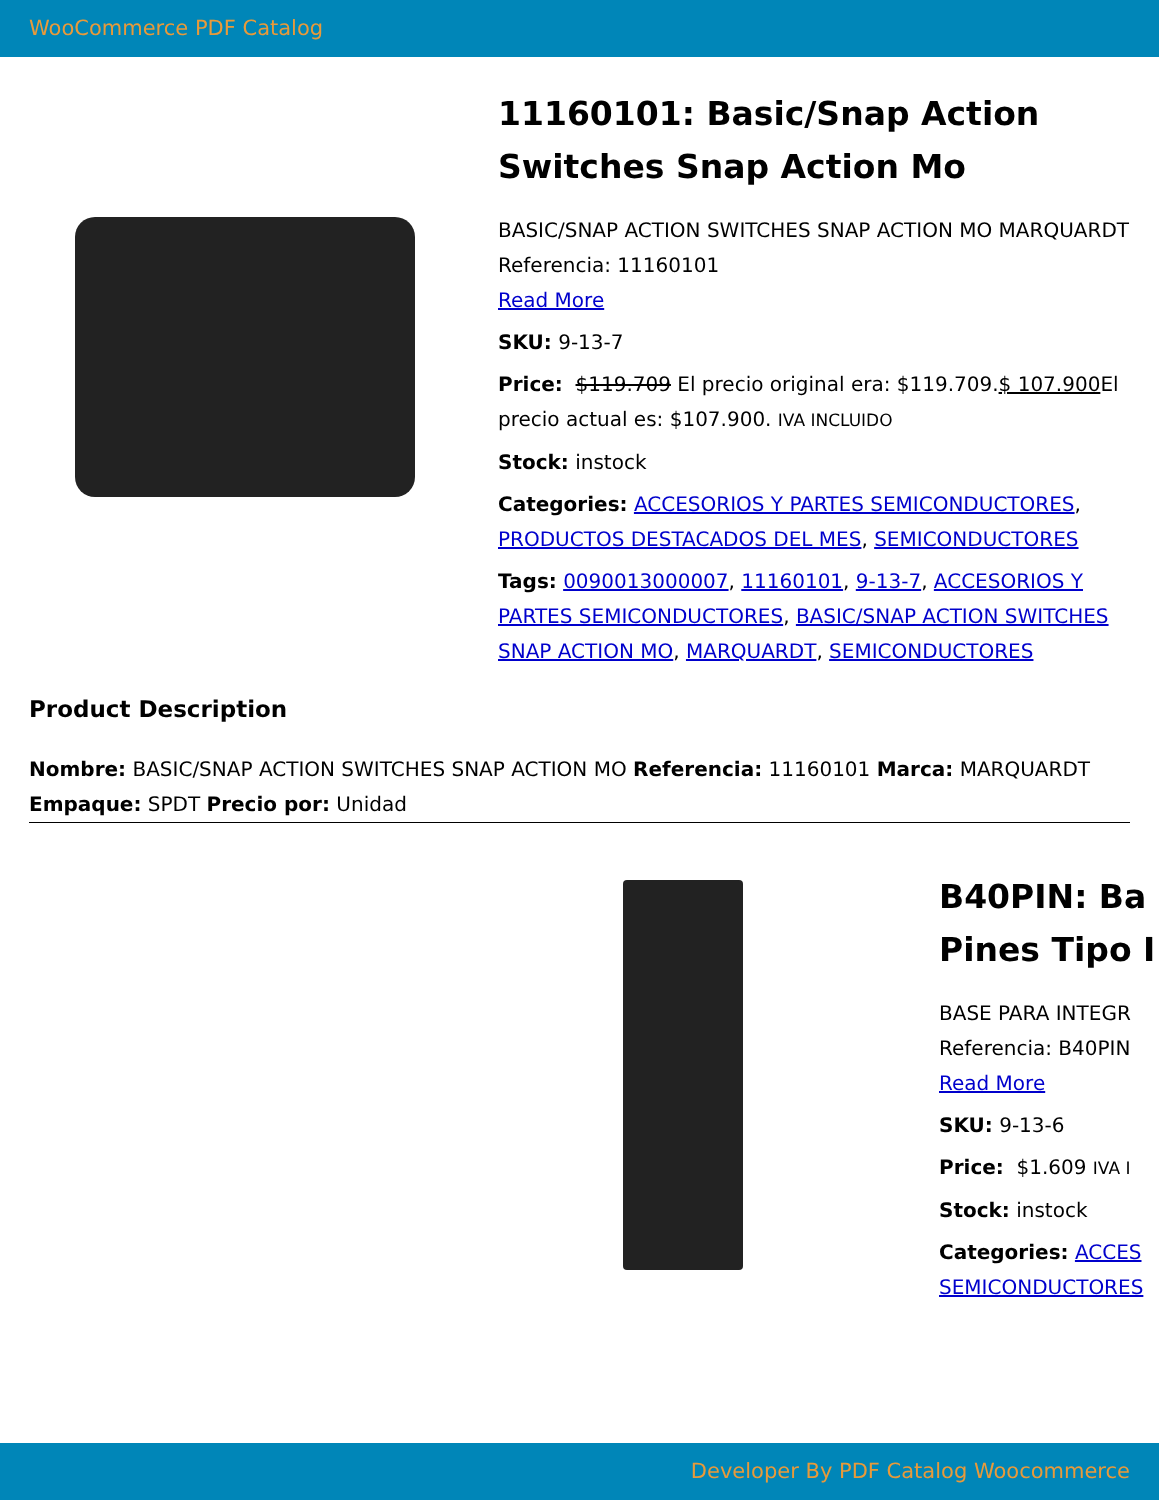WooCommerce PDF Catalog
11160101: Basic/Snap Action Switches Snap Action Mo
BASIC/SNAP ACTION SWITCHES SNAP ACTION MO MARQUARDT Referencia: 11160101
Read More
SKU: 9-13-7
Price: $119.709 El precio original era: $119.709.$ 107.900 El precio actual es: $107.900. IVA INCLUIDO
Stock: instock
Categories: ACCESORIOS Y PARTES SEMICONDUCTORES, PRODUCTOS DESTACADOS DEL MES, SEMICONDUCTORES
Tags: 0090013000007, 11160101, 9-13-7, ACCESORIOS Y PARTES SEMICONDUCTORES, BASIC/SNAP ACTION SWITCHES SNAP ACTION MO, MARQUARDT, SEMICONDUCTORES
Product Description
Nombre: BASIC/SNAP ACTION SWITCHES SNAP ACTION MO Referencia: 11160101 Marca: MARQUARDT Empaque: SPDT Precio por: Unidad
B40PIN: Ba
Pines Tipo I
BASE PARA INTEGR
Referencia: B40PIN
Read More
SKU: 9-13-6
Price: $1.609 IVA I
Stock: instock
Categories: ACCES
SEMICONDUCTORES
Developer By PDF Catalog Woocommerce